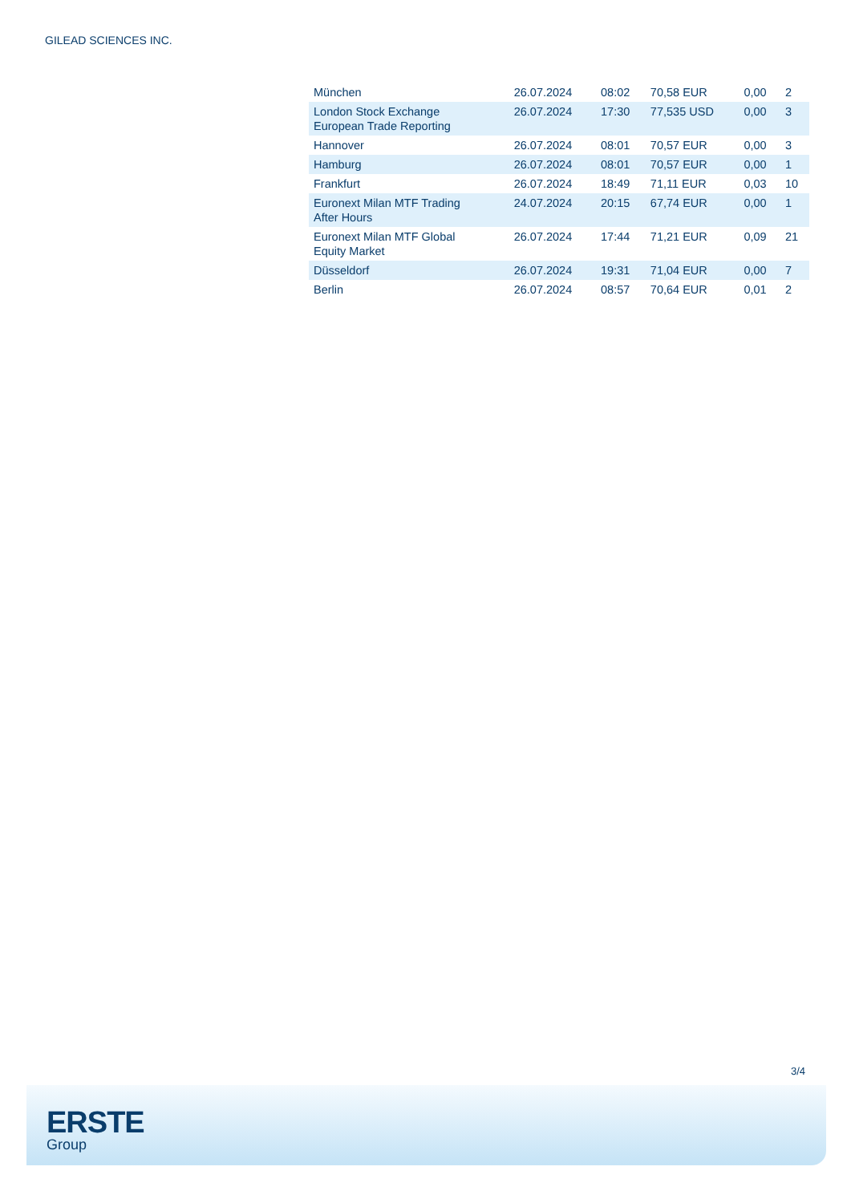GILEAD SCIENCES INC.
| München | 26.07.2024 | 08:02 | 70,58 EUR | 0,00 | 2 |
| London Stock Exchange European Trade Reporting | 26.07.2024 | 17:30 | 77,535 USD | 0,00 | 3 |
| Hannover | 26.07.2024 | 08:01 | 70,57 EUR | 0,00 | 3 |
| Hamburg | 26.07.2024 | 08:01 | 70,57 EUR | 0,00 | 1 |
| Frankfurt | 26.07.2024 | 18:49 | 71,11 EUR | 0,03 | 10 |
| Euronext Milan MTF Trading After Hours | 24.07.2024 | 20:15 | 67,74 EUR | 0,00 | 1 |
| Euronext Milan MTF Global Equity Market | 26.07.2024 | 17:44 | 71,21 EUR | 0,09 | 21 |
| Düsseldorf | 26.07.2024 | 19:31 | 71,04 EUR | 0,00 | 7 |
| Berlin | 26.07.2024 | 08:57 | 70,64 EUR | 0,01 | 2 |
3/4
ERSTE
Group